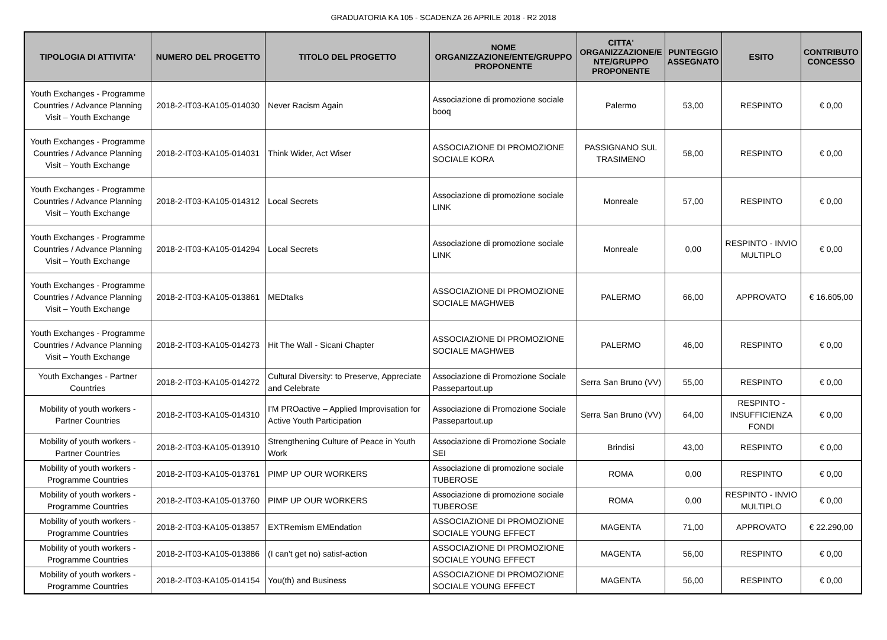GRADUATORIA KA 105 - SCADENZA 26 APRILE 2018 - R2 2018
| TIPOLOGIA DI ATTIVITA' | NUMERO DEL PROGETTO | TITOLO DEL PROGETTO | NOME ORGANIZZAZIONE/ENTE/GRUPPO PROPONENTE | CITTA' ORGANIZZAZIONE/E NTE/GRUPPO PROPONENTE | PUNTEGGIO ASSEGNATO | ESITO | CONTRIBUTO CONCESSO |
| --- | --- | --- | --- | --- | --- | --- | --- |
| Youth Exchanges - Programme Countries / Advance Planning Visit – Youth Exchange | 2018-2-IT03-KA105-014030 | Never Racism Again | Associazione di promozione sociale booq | Palermo | 53,00 | RESPINTO | € 0,00 |
| Youth Exchanges - Programme Countries / Advance Planning Visit – Youth Exchange | 2018-2-IT03-KA105-014031 | Think Wider, Act Wiser | ASSOCIAZIONE DI PROMOZIONE SOCIALE KORA | PASSIGNANO SUL TRASIMENO | 58,00 | RESPINTO | € 0,00 |
| Youth Exchanges - Programme Countries / Advance Planning Visit – Youth Exchange | 2018-2-IT03-KA105-014312 | Local Secrets | Associazione di promozione sociale LINK | Monreale | 57,00 | RESPINTO | € 0,00 |
| Youth Exchanges - Programme Countries / Advance Planning Visit – Youth Exchange | 2018-2-IT03-KA105-014294 | Local Secrets | Associazione di promozione sociale LINK | Monreale | 0,00 | RESPINTO - INVIO MULTIPLO | € 0,00 |
| Youth Exchanges - Programme Countries / Advance Planning Visit – Youth Exchange | 2018-2-IT03-KA105-013861 | MEDtalks | ASSOCIAZIONE DI PROMOZIONE SOCIALE MAGHWEB | PALERMO | 66,00 | APPROVATO | € 16.605,00 |
| Youth Exchanges - Programme Countries / Advance Planning Visit – Youth Exchange | 2018-2-IT03-KA105-014273 | Hit The Wall - Sicani Chapter | ASSOCIAZIONE DI PROMOZIONE SOCIALE MAGHWEB | PALERMO | 46,00 | RESPINTO | € 0,00 |
| Youth Exchanges - Partner Countries | 2018-2-IT03-KA105-014272 | Cultural Diversity: to Preserve, Appreciate and Celebrate | Associazione di Promozione Sociale Passepartout.up | Serra San Bruno (VV) | 55,00 | RESPINTO | € 0,00 |
| Mobility of youth workers - Partner Countries | 2018-2-IT03-KA105-014310 | I'M PROactive – Applied Improvisation for Active Youth Participation | Associazione di Promozione Sociale Passepartout.up | Serra San Bruno (VV) | 64,00 | RESPINTO - INSUFFICIENZA FONDI | € 0,00 |
| Mobility of youth workers - Partner Countries | 2018-2-IT03-KA105-013910 | Strengthening Culture of Peace in Youth Work | Associazione di Promozione Sociale SEI | Brindisi | 43,00 | RESPINTO | € 0,00 |
| Mobility of youth workers - Programme Countries | 2018-2-IT03-KA105-013761 | PIMP UP OUR WORKERS | Associazione di promozione sociale TUBEROSE | ROMA | 0,00 | RESPINTO | € 0,00 |
| Mobility of youth workers - Programme Countries | 2018-2-IT03-KA105-013760 | PIMP UP OUR WORKERS | Associazione di promozione sociale TUBEROSE | ROMA | 0,00 | RESPINTO - INVIO MULTIPLO | € 0,00 |
| Mobility of youth workers - Programme Countries | 2018-2-IT03-KA105-013857 | EXTRemism EMEndation | ASSOCIAZIONE DI PROMOZIONE SOCIALE YOUNG EFFECT | MAGENTA | 71,00 | APPROVATO | € 22.290,00 |
| Mobility of youth workers - Programme Countries | 2018-2-IT03-KA105-013886 | (I can't get no) satisf-action | ASSOCIAZIONE DI PROMOZIONE SOCIALE YOUNG EFFECT | MAGENTA | 56,00 | RESPINTO | € 0,00 |
| Mobility of youth workers - Programme Countries | 2018-2-IT03-KA105-014154 | You(th) and Business | ASSOCIAZIONE DI PROMOZIONE SOCIALE YOUNG EFFECT | MAGENTA | 56,00 | RESPINTO | € 0,00 |